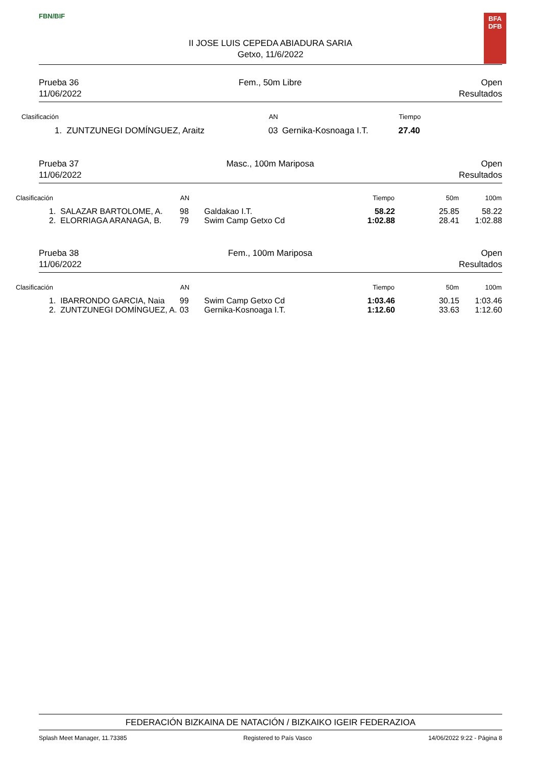FBN/BIF
II JOSE LUIS CEPEDA ABIADURA SARIA
Getxo, 11/6/2022
BFA
DFB
Prueba 36
11/06/2022
Fem., 50m Libre Open
Resultados
| Clasificación | AN | | Tiempo |
| --- | --- | --- | --- |
| 1. ZUNTZUNEGI DOMÍNGUEZ, Araitz | 03 | Gernika-Kosnoaga I.T. | 27.40 |
Prueba 37
11/06/2022
Masc., 100m Mariposa Open
Resultados
| Clasificación | AN | | Tiempo | 50m | 100m |
| --- | --- | --- | --- | --- | --- |
| 1. SALAZAR BARTOLOME, A. | 98 | Galdakao I.T. | 58.22 | 25.85 | 58.22 |
| 2. ELORRIAGA ARANAGA, B. | 79 | Swim Camp Getxo Cd | 1:02.88 | 28.41 | 1:02.88 |
Prueba 38
11/06/2022
Fem., 100m Mariposa Open
Resultados
| Clasificación | AN | | Tiempo | 50m | 100m |
| --- | --- | --- | --- | --- | --- |
| 1. IBARRONDO GARCIA, Naia | 99 | Swim Camp Getxo Cd | 1:03.46 | 30.15 | 1:03.46 |
| 2. ZUNTZUNEGI DOMÍNGUEZ, A. | 03 | Gernika-Kosnoaga I.T. | 1:12.60 | 33.63 | 1:12.60 |
FEDERACIÓN BIZKAINA DE NATACIÓN / BIZKAIKO IGEIR FEDERAZIOA
Splash Meet Manager, 11.73385 Registered to País Vasco 14/06/2022 9:22 - Página 8